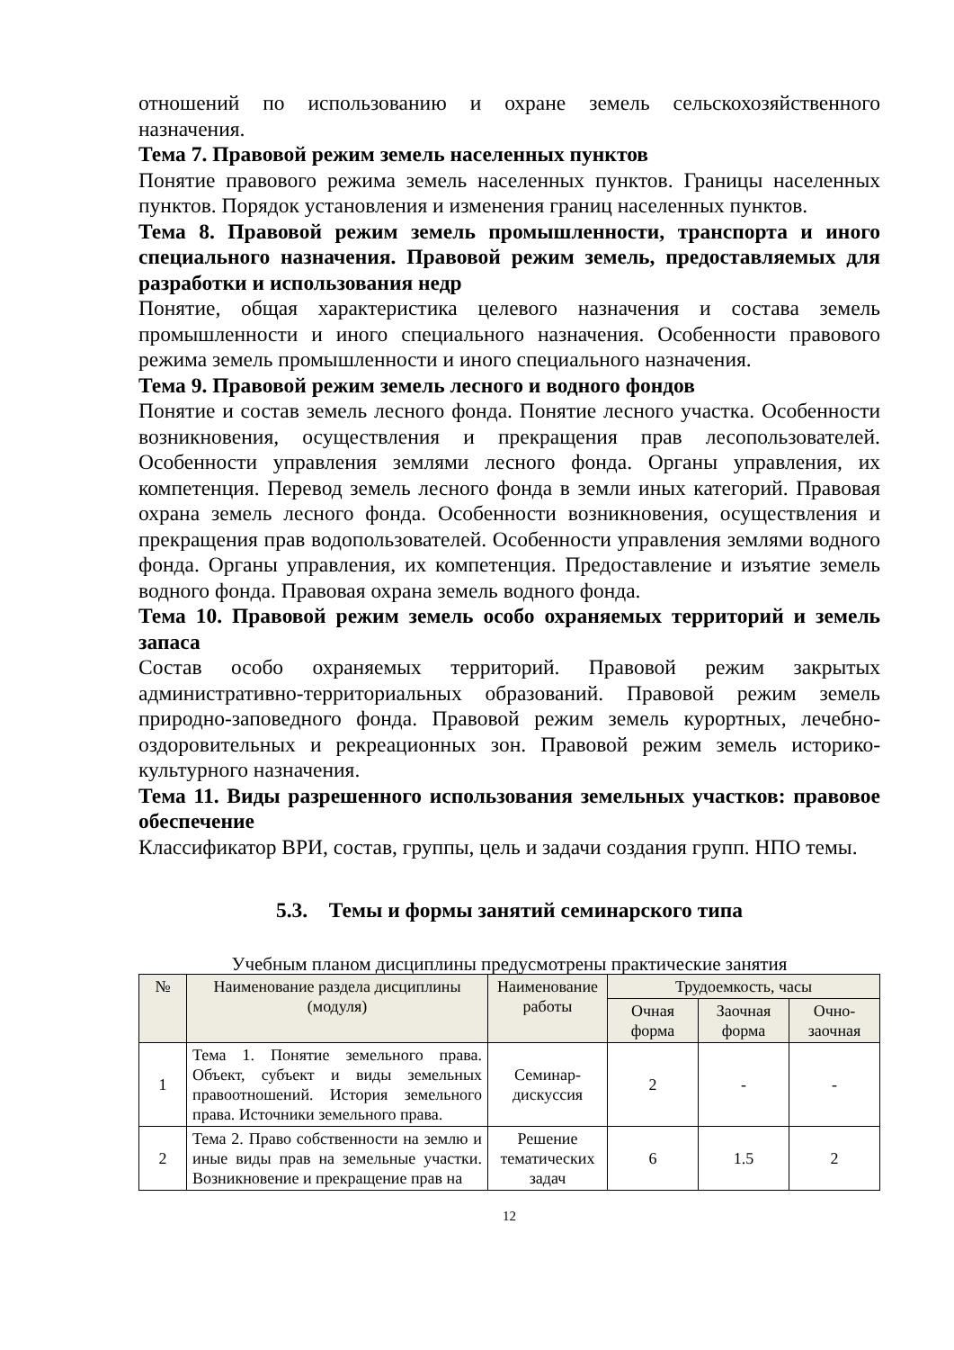отношений по использованию и охране земель сельскохозяйственного назначения.
Тема 7. Правовой режим земель населенных пунктов
Понятие правового режима земель населенных пунктов. Границы населенных пунктов. Порядок установления и изменения границ населенных пунктов.
Тема 8. Правовой режим земель промышленности, транспорта и иного специального назначения. Правовой режим земель, предоставляемых для разработки и использования недр
Понятие, общая характеристика целевого назначения и состава земель промышленности и иного специального назначения. Особенности правового режима земель промышленности и иного специального назначения.
Тема 9. Правовой режим земель лесного и водного фондов
Понятие и состав земель лесного фонда. Понятие лесного участка. Особенности возникновения, осуществления и прекращения прав лесопользователей. Особенности управления землями лесного фонда. Органы управления, их компетенция. Перевод земель лесного фонда в земли иных категорий. Правовая охрана земель лесного фонда. Особенности возникновения, осуществления и прекращения прав водопользователей. Особенности управления землями водного фонда. Органы управления, их компетенция. Предоставление и изъятие земель водного фонда. Правовая охрана земель водного фонда.
Тема 10. Правовой режим земель особо охраняемых территорий и земель запаса
Состав особо охраняемых территорий. Правовой режим закрытых административно-территориальных образований. Правовой режим земель природно-заповедного фонда. Правовой режим земель курортных, лечебно-оздоровительных и рекреационных зон. Правовой режим земель историко-культурного назначения.
Тема 11. Виды разрешенного использования земельных участков: правовое обеспечение
Классификатор ВРИ, состав, группы, цель и задачи создания групп. НПО темы.
5.3. Темы и формы занятий семинарского типа
Учебным планом дисциплины предусмотрены практические занятия
| № | Наименование раздела дисциплины (модуля) | Наименование работы | Трудоемкость, часы | | |
| --- | --- | --- | --- | --- | --- |
| | | | Очная форма | Заочная форма | Очно-заочная |
| 1 | Тема 1. Понятие земельного права. Объект, субъект и виды земельных правоотношений. История земельного права. Источники земельного права. | Семинар-дискуссия | 2 | - | - |
| 2 | Тема 2. Право собственности на землю и иные виды прав на земельные участки. Возникновение и прекращение прав на | Решение тематических задач | 6 | 1.5 | 2 |
12